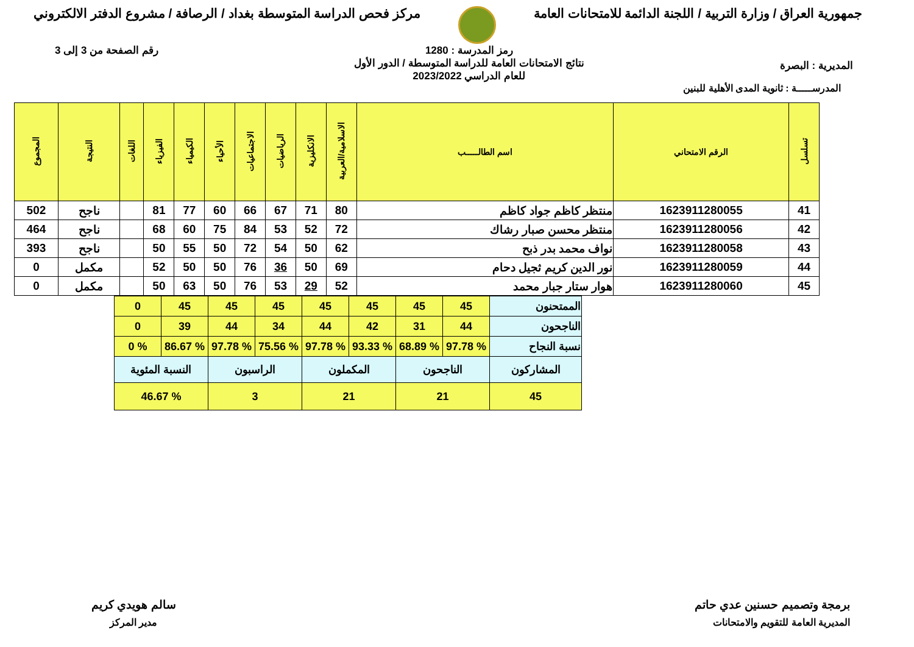جمهورية العراق / وزارة التربية / اللجنة الدائمة للامتحانات العامة
مركز فحص الدراسة المتوسطة بغداد / الرصافة / مشروع الدفتر الالكتروني
المديرية : البصرة
رمز المدرسة : 1280
نتائج الامتحانات العامة للدراسة المتوسطة / الدور الأول
للعام الدراسي 2023/2022
رقم الصفحة من 3 إلى 3
المدرســـــة : ثانوية المدى الأهلية للبنين
| تسلسل | الرقم الامتحاني | اسم الطالـــــب | الاسلامية/العربية | الانكليزية | الرياضيات | الاجتماعيات | الأحياء | الكيمياء | الفيزياء | اللغات | النتيجة | المجموع |
| --- | --- | --- | --- | --- | --- | --- | --- | --- | --- | --- | --- | --- |
| 41 | 1623911280055 | منتظر كاظم جواد كاظم | 80 | 71 | 67 | 66 | 60 | 77 | 81 | | ناجح | 502 |
| 42 | 1623911280056 | منتظر محسن صبار رشاك | 72 | 52 | 53 | 84 | 75 | 60 | 68 | | ناجح | 464 |
| 43 | 1623911280058 | نواف محمد بدر ذبح | 62 | 50 | 54 | 72 | 50 | 55 | 50 | | ناجح | 393 |
| 44 | 1623911280059 | نور الدين كريم ثجيل دحام | 69 | 50 | 36 | 76 | 50 | 50 | 52 | | مكمل | 0 |
| 45 | 1623911280060 | هوار ستار جبار محمد | 52 | 29 | 53 | 76 | 50 | 63 | 50 | | مكمل | 0 |
| الممتحنون | 45 | 45 | 45 | 45 | 45 | 45 | 45 | 0 |
| الناجحون | 44 | 31 | 42 | 44 | 34 | 44 | 39 | 0 |
| نسبة النجاح | % 97.78 | % 68.89 | % 93.33 | % 97.78 | % 75.56 | % 97.78 | % 86.67 | % 0 |
| المشاركون | الناجحون | | المكملون | | الراسبون | | النسبة المئوية | |
| 45 | 21 | | 21 | | 3 | | % 46.67 | |
برمجة وتصميم حسنين عدي حاتم
المديرية العامة للتقويم والامتحانات
سالم هويدي كريم
مدير المركز